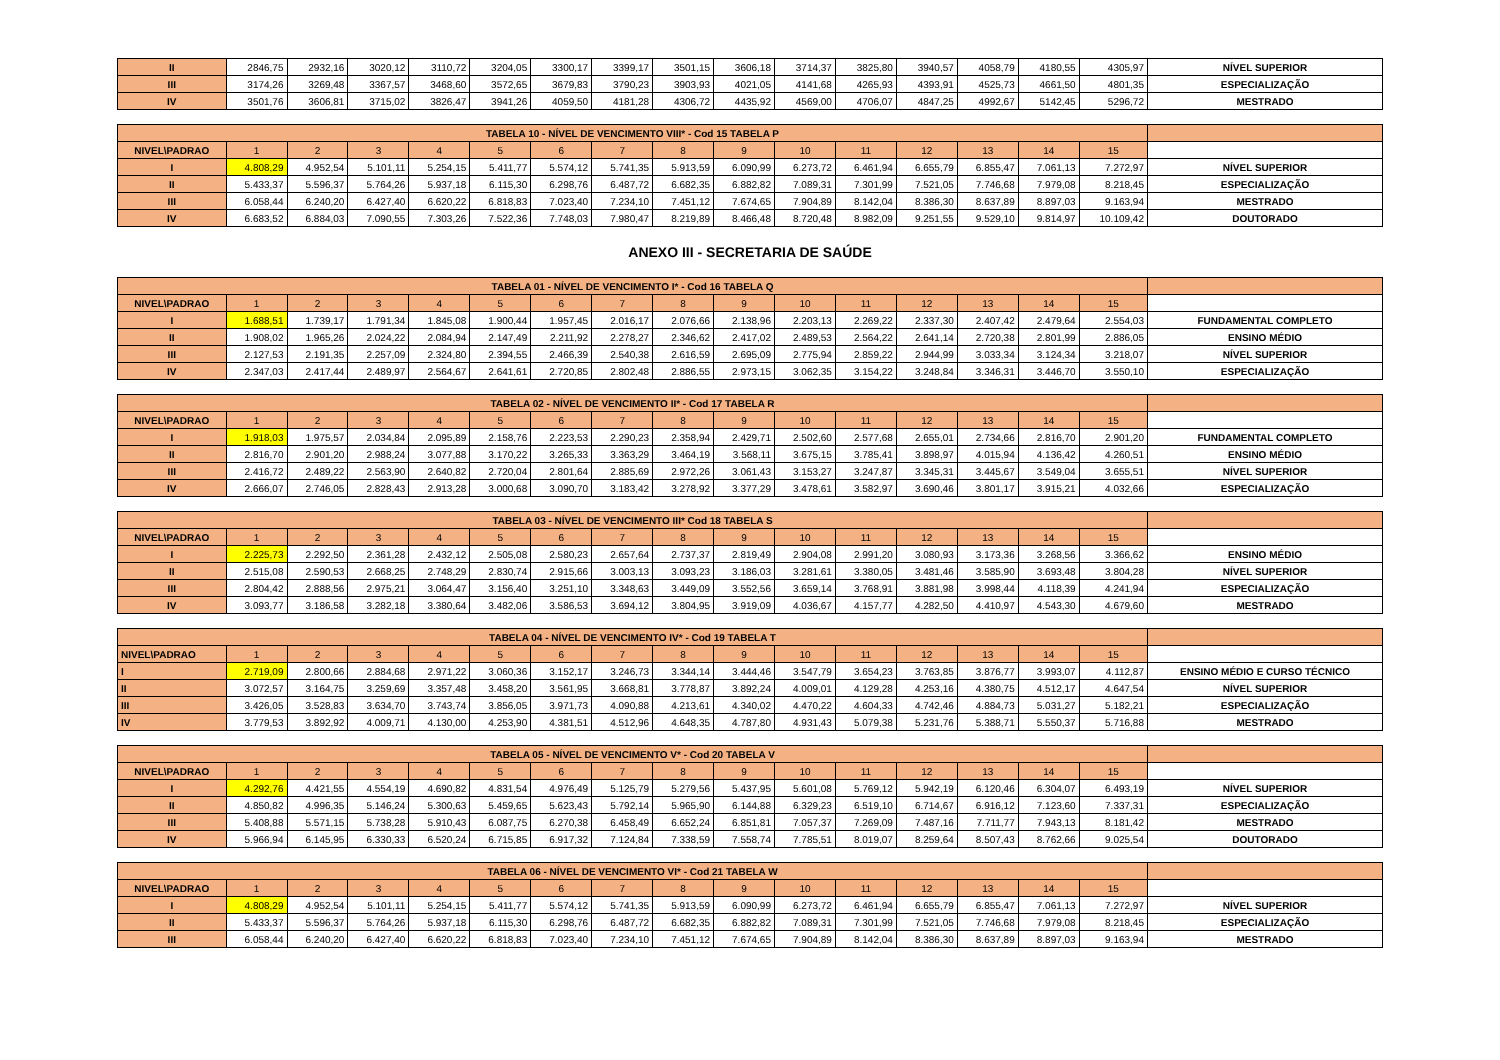| II | 2846,75 | 2932,16 | 3020,12 | 3110,72 | 3204,05 | 3300,17 | 3399,17 | 3501,15 | 3606,18 | 3714,37 | 3825,80 | 3940,57 | 4058,79 | 4180,55 | 4305,97 | NÍVEL SUPERIOR |
| III | 3174,26 | 3269,48 | 3367,57 | 3468,60 | 3572,65 | 3679,83 | 3790,23 | 3903,93 | 4021,05 | 4141,68 | 4265,93 | 4393,91 | 4525,73 | 4661,50 | 4801,35 | ESPECIALIZAÇÃO |
| IV | 3501,76 | 3606,81 | 3715,02 | 3826,47 | 3941,26 | 4059,50 | 4181,28 | 4306,72 | 4435,92 | 4569,00 | 4706,07 | 4847,25 | 4992,67 | 5142,45 | 5296,72 | MESTRADO |
| TABELA 10 - NÍVEL DE VENCIMENTO VIII* - Cod 15 TABELA P | | | | | | | | | | | | | | | | |
| NIVEL\PADRAO | 1 | 2 | 3 | 4 | 5 | 6 | 7 | 8 | 9 | 10 | 11 | 12 | 13 | 14 | 15 | |
| I | 4.808,29 | 4.952,54 | 5.101,11 | 5.254,15 | 5.411,77 | 5.574,12 | 5.741,35 | 5.913,59 | 6.090,99 | 6.273,72 | 6.461,94 | 6.655,79 | 6.855,47 | 7.061,13 | 7.272,97 | NÍVEL SUPERIOR |
| II | 5.433,37 | 5.596,37 | 5.764,26 | 5.937,18 | 6.115,30 | 6.298,76 | 6.487,72 | 6.682,35 | 6.882,82 | 7.089,31 | 7.301,99 | 7.521,05 | 7.746,68 | 7.979,08 | 8.218,45 | ESPECIALIZAÇÃO |
| III | 6.058,44 | 6.240,20 | 6.427,40 | 6.620,22 | 6.818,83 | 7.023,40 | 7.234,10 | 7.451,12 | 7.674,65 | 7.904,89 | 8.142,04 | 8.386,30 | 8.637,89 | 8.897,03 | 9.163,94 | MESTRADO |
| IV | 6.683,52 | 6.884,03 | 7.090,55 | 7.303,26 | 7.522,36 | 7.748,03 | 7.980,47 | 8.219,89 | 8.466,48 | 8.720,48 | 8.982,09 | 9.251,55 | 9.529,10 | 9.814,97 | 10.109,42 | DOUTORADO |
| ANEXO III - SECRETARIA DE SAÚDE | | | | | | | | | | | | | | | | |
| TABELA 01 - NÍVEL DE VENCIMENTO I* - Cod 16 TABELA Q | | | | | | | | | | | | | | | | |
| NIVEL\PADRAO | 1 | 2 | 3 | 4 | 5 | 6 | 7 | 8 | 9 | 10 | 11 | 12 | 13 | 14 | 15 | |
| I | 1.688,51 | 1.739,17 | 1.791,34 | 1.845,08 | 1.900,44 | 1.957,45 | 2.016,17 | 2.076,66 | 2.138,96 | 2.203,13 | 2.269,22 | 2.337,30 | 2.407,42 | 2.479,64 | 2.554,03 | FUNDAMENTAL COMPLETO |
| II | 1.908,02 | 1.965,26 | 2.024,22 | 2.084,94 | 2.147,49 | 2.211,92 | 2.278,27 | 2.346,62 | 2.417,02 | 2.489,53 | 2.564,22 | 2.641,14 | 2.720,38 | 2.801,99 | 2.886,05 | ENSINO MÉDIO |
| III | 2.127,53 | 2.191,35 | 2.257,09 | 2.324,80 | 2.394,55 | 2.466,39 | 2.540,38 | 2.616,59 | 2.695,09 | 2.775,94 | 2.859,22 | 2.944,99 | 3.033,34 | 3.124,34 | 3.218,07 | NÍVEL SUPERIOR |
| IV | 2.347,03 | 2.417,44 | 2.489,97 | 2.564,67 | 2.641,61 | 2.720,85 | 2.802,48 | 2.886,55 | 2.973,15 | 3.062,35 | 3.154,22 | 3.248,84 | 3.346,31 | 3.446,70 | 3.550,10 | ESPECIALIZAÇÃO |
| TABELA 02 - NÍVEL DE VENCIMENTO II* - Cod 17 TABELA R | | | | | | | | | | | | | | | | |
| NIVEL\PADRAO | 1 | 2 | 3 | 4 | 5 | 6 | 7 | 8 | 9 | 10 | 11 | 12 | 13 | 14 | 15 | |
| I | 1.918,03 | 1.975,57 | 2.034,84 | 2.095,89 | 2.158,76 | 2.223,53 | 2.290,23 | 2.358,94 | 2.429,71 | 2.502,60 | 2.577,68 | 2.655,01 | 2.734,66 | 2.816,70 | 2.901,20 | FUNDAMENTAL COMPLETO |
| II | 2.816,70 | 2.901,20 | 2.988,24 | 3.077,88 | 3.170,22 | 3.265,33 | 3.363,29 | 3.464,19 | 3.568,11 | 3.675,15 | 3.785,41 | 3.898,97 | 4.015,94 | 4.136,42 | 4.260,51 | ENSINO MÉDIO |
| III | 2.416,72 | 2.489,22 | 2.563,90 | 2.640,82 | 2.720,04 | 2.801,64 | 2.885,69 | 2.972,26 | 3.061,43 | 3.153,27 | 3.247,87 | 3.345,31 | 3.445,67 | 3.549,04 | 3.655,51 | NÍVEL SUPERIOR |
| IV | 2.666,07 | 2.746,05 | 2.828,43 | 2.913,28 | 3.000,68 | 3.090,70 | 3.183,42 | 3.278,92 | 3.377,29 | 3.478,61 | 3.582,97 | 3.690,46 | 3.801,17 | 3.915,21 | 4.032,66 | ESPECIALIZAÇÃO |
| TABELA 03 - NÍVEL DE VENCIMENTO III* Cod 18 TABELA S | | | | | | | | | | | | | | | | |
| NIVEL\PADRAO | 1 | 2 | 3 | 4 | 5 | 6 | 7 | 8 | 9 | 10 | 11 | 12 | 13 | 14 | 15 | |
| I | 2.225,73 | 2.292,50 | 2.361,28 | 2.432,12 | 2.505,08 | 2.580,23 | 2.657,64 | 2.737,37 | 2.819,49 | 2.904,08 | 2.991,20 | 3.080,93 | 3.173,36 | 3.268,56 | 3.366,62 | ENSINO MÉDIO |
| II | 2.515,08 | 2.590,53 | 2.668,25 | 2.748,29 | 2.830,74 | 2.915,66 | 3.003,13 | 3.093,23 | 3.186,03 | 3.281,61 | 3.380,05 | 3.481,46 | 3.585,90 | 3.693,48 | 3.804,28 | NÍVEL SUPERIOR |
| III | 2.804,42 | 2.888,56 | 2.975,21 | 3.064,47 | 3.156,40 | 3.251,10 | 3.348,63 | 3.449,09 | 3.552,56 | 3.659,14 | 3.768,91 | 3.881,98 | 3.998,44 | 4.118,39 | 4.241,94 | ESPECIALIZAÇÃO |
| IV | 3.093,77 | 3.186,58 | 3.282,18 | 3.380,64 | 3.482,06 | 3.586,53 | 3.694,12 | 3.804,95 | 3.919,09 | 4.036,67 | 4.157,77 | 4.282,50 | 4.410,97 | 4.543,30 | 4.679,60 | MESTRADO |
| TABELA 04 - NÍVEL DE VENCIMENTO IV* - Cod 19 TABELA T | | | | | | | | | | | | | | | | |
| NIVEL\PADRAO | 1 | 2 | 3 | 4 | 5 | 6 | 7 | 8 | 9 | 10 | 11 | 12 | 13 | 14 | 15 | |
| I | 2.719,09 | 2.800,66 | 2.884,68 | 2.971,22 | 3.060,36 | 3.152,17 | 3.246,73 | 3.344,14 | 3.444,46 | 3.547,79 | 3.654,23 | 3.763,85 | 3.876,77 | 3.993,07 | 4.112,87 | ENSINO MÉDIO E CURSO TÉCNICO |
| II | 3.072,57 | 3.164,75 | 3.259,69 | 3.357,48 | 3.458,20 | 3.561,95 | 3.668,81 | 3.778,87 | 3.892,24 | 4.009,01 | 4.129,28 | 4.253,16 | 4.380,75 | 4.512,17 | 4.647,54 | NÍVEL SUPERIOR |
| III | 3.426,05 | 3.528,83 | 3.634,70 | 3.743,74 | 3.856,05 | 3.971,73 | 4.090,88 | 4.213,61 | 4.340,02 | 4.470,22 | 4.604,33 | 4.742,46 | 4.884,73 | 5.031,27 | 5.182,21 | ESPECIALIZAÇÃO |
| IV | 3.779,53 | 3.892,92 | 4.009,71 | 4.130,00 | 4.253,90 | 4.381,51 | 4.512,96 | 4.648,35 | 4.787,80 | 4.931,43 | 5.079,38 | 5.231,76 | 5.388,71 | 5.550,37 | 5.716,88 | MESTRADO |
| TABELA 05 - NÍVEL DE VENCIMENTO V* - Cod 20 TABELA V | | | | | | | | | | | | | | | | |
| NIVEL\PADRAO | 1 | 2 | 3 | 4 | 5 | 6 | 7 | 8 | 9 | 10 | 11 | 12 | 13 | 14 | 15 | |
| I | 4.292,76 | 4.421,55 | 4.554,19 | 4.690,82 | 4.831,54 | 4.976,49 | 5.125,79 | 5.279,56 | 5.437,95 | 5.601,08 | 5.769,12 | 5.942,19 | 6.120,46 | 6.304,07 | 6.493,19 | NÍVEL SUPERIOR |
| II | 4.850,82 | 4.996,35 | 5.146,24 | 5.300,63 | 5.459,65 | 5.623,43 | 5.792,14 | 5.965,90 | 6.144,88 | 6.329,23 | 6.519,10 | 6.714,67 | 6.916,12 | 7.123,60 | 7.337,31 | ESPECIALIZAÇÃO |
| III | 5.408,88 | 5.571,15 | 5.738,28 | 5.910,43 | 6.087,75 | 6.270,38 | 6.458,49 | 6.652,24 | 6.851,81 | 7.057,37 | 7.269,09 | 7.487,16 | 7.711,77 | 7.943,13 | 8.181,42 | MESTRADO |
| IV | 5.966,94 | 6.145,95 | 6.330,33 | 6.520,24 | 6.715,85 | 6.917,32 | 7.124,84 | 7.338,59 | 7.558,74 | 7.785,51 | 8.019,07 | 8.259,64 | 8.507,43 | 8.762,66 | 9.025,54 | DOUTORADO |
| TABELA 06 - NÍVEL DE VENCIMENTO VI* - Cod 21 TABELA W | | | | | | | | | | | | | | | | |
| NIVEL\PADRAO | 1 | 2 | 3 | 4 | 5 | 6 | 7 | 8 | 9 | 10 | 11 | 12 | 13 | 14 | 15 | |
| I | 4.808,29 | 4.952,54 | 5.101,11 | 5.254,15 | 5.411,77 | 5.574,12 | 5.741,35 | 5.913,59 | 6.090,99 | 6.273,72 | 6.461,94 | 6.655,79 | 6.855,47 | 7.061,13 | 7.272,97 | NÍVEL SUPERIOR |
| II | 5.433,37 | 5.596,37 | 5.764,26 | 5.937,18 | 6.115,30 | 6.298,76 | 6.487,72 | 6.682,35 | 6.882,82 | 7.089,31 | 7.301,99 | 7.521,05 | 7.746,68 | 7.979,08 | 8.218,45 | ESPECIALIZAÇÃO |
| III | 6.058,44 | 6.240,20 | 6.427,40 | 6.620,22 | 6.818,83 | 7.023,40 | 7.234,10 | 7.451,12 | 7.674,65 | 7.904,89 | 8.142,04 | 8.386,30 | 8.637,89 | 8.897,03 | 9.163,94 | MESTRADO |